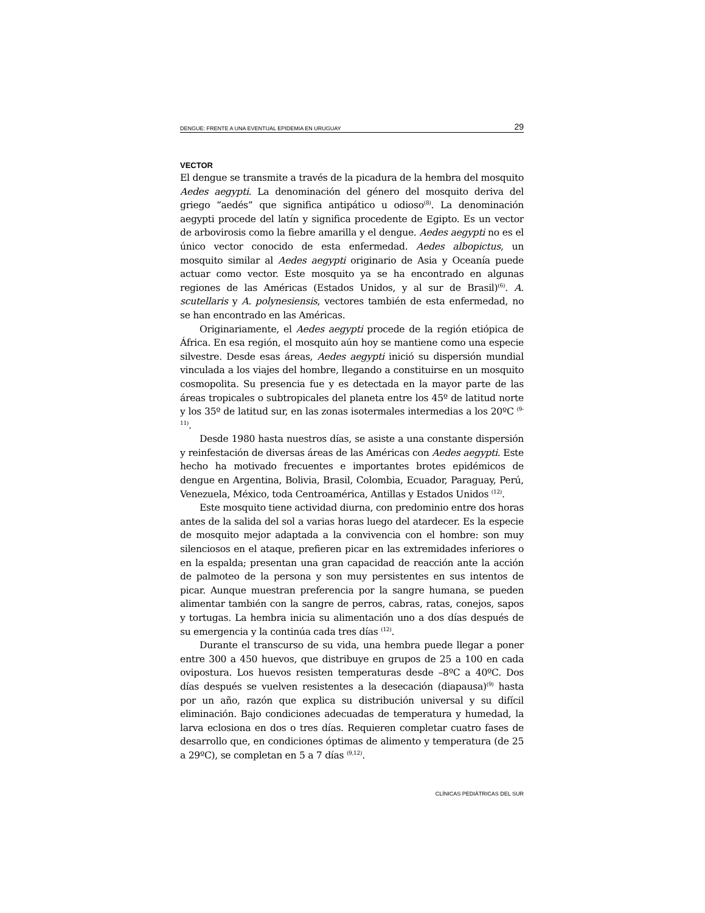DENGUE: FRENTE A UNA EVENTUAL EPIDEMIA EN URUGUAY 29
VECTOR
El dengue se transmite a través de la picadura de la hembra del mosquito Aedes aegypti. La denominación del género del mosquito deriva del griego “aedés” que significa antipático u odioso<sup>(8)</sup>. La denominación aegypti procede del latín y significa procedente de Egipto. Es un vector de arbovirosis como la fiebre amarilla y el dengue. Aedes aegypti no es el único vector conocido de esta enfermedad. Aedes albopictus, un mosquito similar al Aedes aegypti originario de Asia y Oceanía puede actuar como vector. Este mosquito ya se ha encontrado en algunas regiones de las Américas (Estados Unidos, y al sur de Brasil)<sup>(6)</sup>. A. scutellaris y A. polynesiensis, vectores también de esta enfermedad, no se han encontrado en las Américas.
Originariamente, el Aedes aegypti procede de la región etiópica de África. En esa región, el mosquito aún hoy se mantiene como una especie silvestre. Desde esas áreas, Aedes aegypti inició su dispersión mundial vinculada a los viajes del hombre, llegando a constituirse en un mosquito cosmopolita. Su presencia fue y es detectada en la mayor parte de las áreas tropicales o subtropicales del planeta entre los 45º de latitud norte y los 35º de latitud sur, en las zonas isotermales intermedias a los 20ºC <sup>(9-11)</sup>.
Desde 1980 hasta nuestros días, se asiste a una constante dispersión y reinfestación de diversas áreas de las Américas con Aedes aegypti. Este hecho ha motivado frecuentes e importantes brotes epidémicos de dengue en Argentina, Bolivia, Brasil, Colombia, Ecuador, Paraguay, Perú, Venezuela, México, toda Centroamérica, Antillas y Estados Unidos <sup>(12)</sup>.
Este mosquito tiene actividad diurna, con predominio entre dos horas antes de la salida del sol a varias horas luego del atardecer. Es la especie de mosquito mejor adaptada a la convivencia con el hombre: son muy silenciosos en el ataque, prefieren picar en las extremidades inferiores o en la espalda; presentan una gran capacidad de reacción ante la acción de palmoteo de la persona y son muy persistentes en sus intentos de picar. Aunque muestran preferencia por la sangre humana, se pueden alimentar también con la sangre de perros, cabras, ratas, conejos, sapos y tortugas. La hembra inicia su alimentación uno a dos días después de su emergencia y la continúa cada tres días <sup>(12)</sup>.
Durante el transcurso de su vida, una hembra puede llegar a poner entre 300 a 450 huevos, que distribuye en grupos de 25 a 100 en cada ovipostura. Los huevos resisten temperaturas desde –8ºC a 40ºC. Dos días después se vuelven resistentes a la desecación (diapausa)<sup>(9)</sup> hasta por un año, razón que explica su distribución universal y su difícil eliminación. Bajo condiciones adecuadas de temperatura y humedad, la larva eclosiona en dos o tres días. Requieren completar cuatro fases de desarrollo que, en condiciones óptimas de alimento y temperatura (de 25 a 29ºC), se completan en 5 a 7 días <sup>(9,12)</sup>.
CLÍNICAS PEDIÁTRICAS DEL SUR